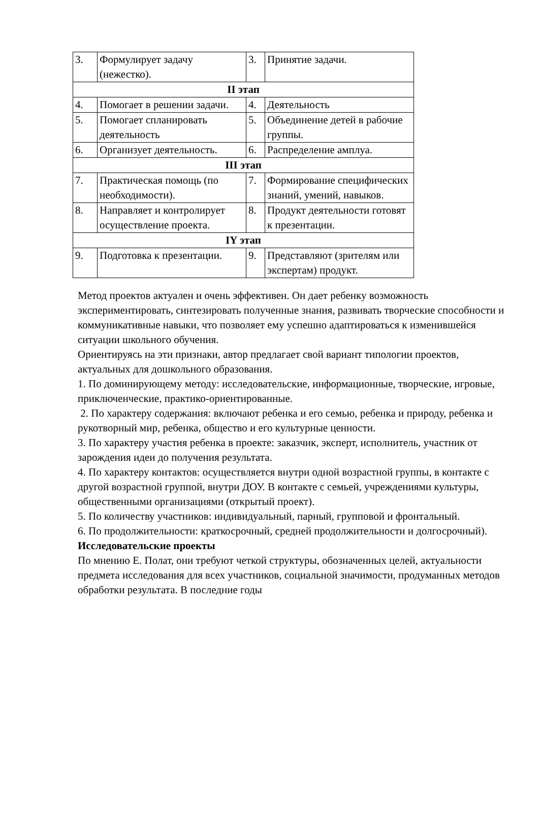| 3. | Формулирует задачу (нежестко). | 3. | Принятие задачи. |
| II этап | | | |
| 4. | Помогает в решении задачи. | 4. | Деятельность |
| 5. | Помогает спланировать деятельность | 5. | Объединение детей в рабочие группы. |
| 6. | Организует деятельность. | 6. | Распределение амплуа. |
| III этап | | | |
| 7. | Практическая помощь (по необходимости). | 7. | Формирование специфических знаний, умений, навыков. |
| 8. | Направляет и контролирует осуществление проекта. | 8. | Продукт деятельности готовят к презентации. |
| IY этап | | | |
| 9. | Подготовка к презентации. | 9. | Представляют (зрителям или экспертам) продукт. |
Метод проектов актуален и очень эффективен. Он дает ребенку возможность экспериментировать, синтезировать полученные знания, развивать творческие способности и коммуникативные навыки, что позволяет ему успешно адаптироваться к изменившейся ситуации школьного обучения.
Ориентируясь на эти признаки, автор предлагает свой вариант типологии проектов, актуальных для дошкольного образования.
1. По доминирующему методу: исследовательские, информационные, творческие, игровые, приключенческие, практико-ориентированные.
2. По характеру содержания: включают ребенка и его семью, ребенка и природу, ребенка и рукотворный мир, ребенка, общество и его культурные ценности.
3. По характеру участия ребенка в проекте: заказчик, эксперт, исполнитель, участник от зарождения идеи до получения результата.
4. По характеру контактов: осуществляется внутри одной возрастной группы, в контакте с другой возрастной группой, внутри ДОУ. В контакте с семьей, учреждениями культуры, общественными организациями (открытый проект).
5. По количеству участников: индивидуальный, парный, групповой и фронтальный.
6. По продолжительности: краткосрочный, средней продолжительности и долгосрочный).
Исследовательские проекты
По мнению Е. Полат, они требуют четкой структуры, обозначенных целей, актуальности предмета исследования для всех участников, социальной значимости, продуманных методов обработки результата. В последние годы